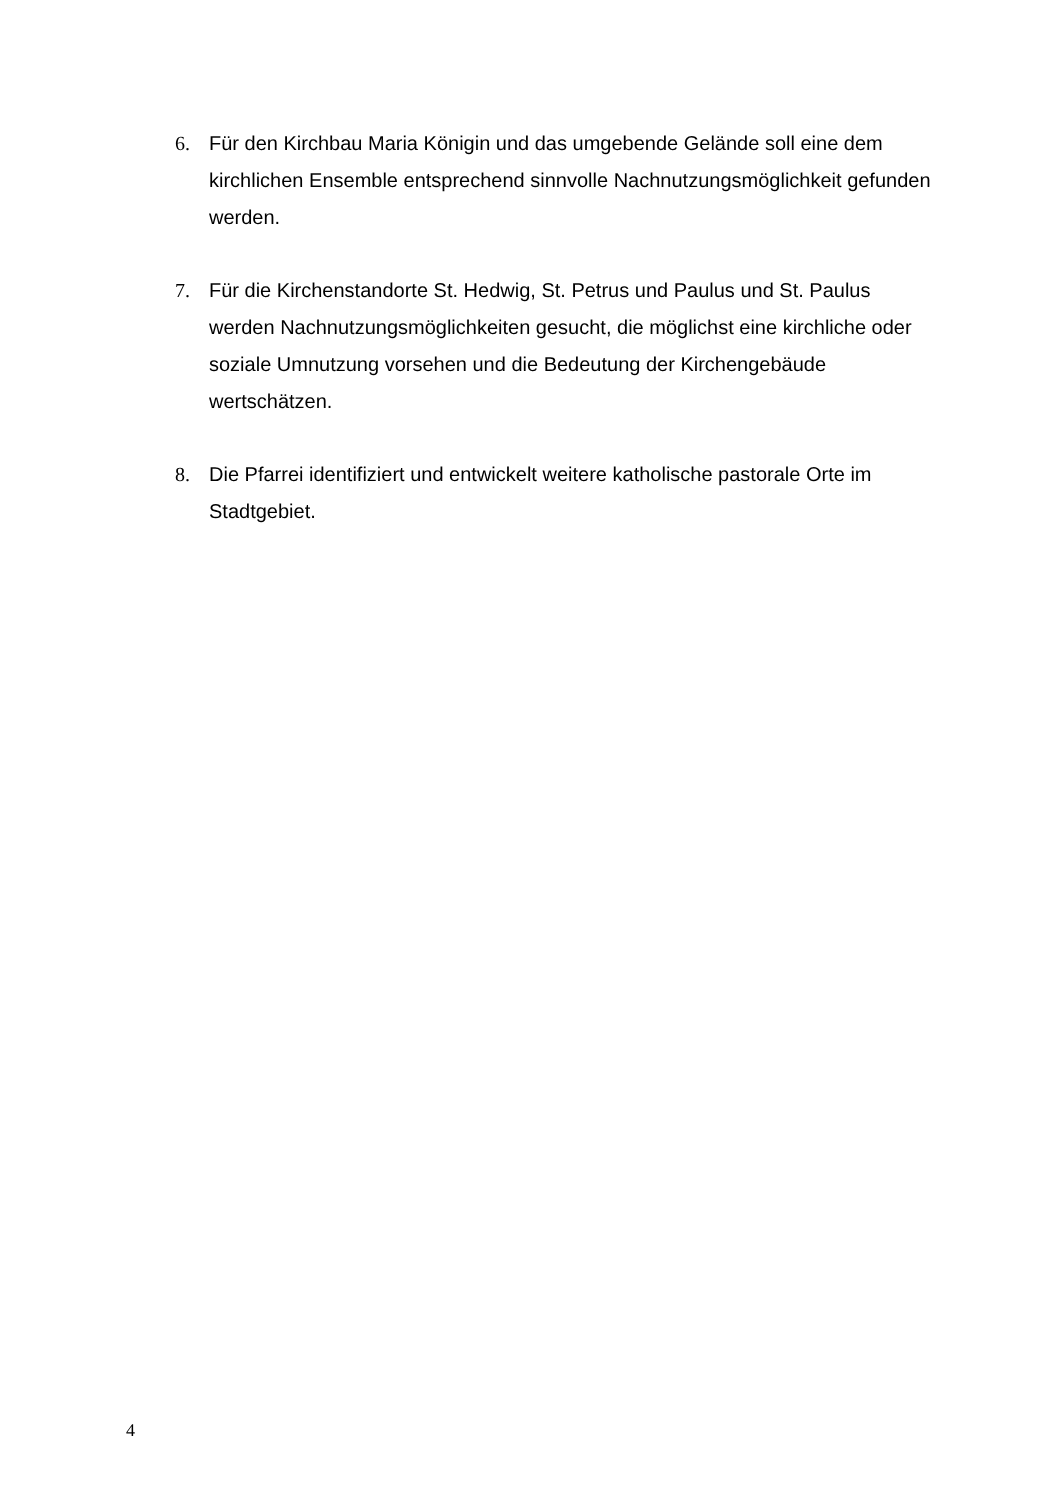6. Für den Kirchbau Maria Königin und das umgebende Gelände soll eine dem kirchlichen Ensemble entsprechend sinnvolle Nachnutzungsmöglichkeit gefunden werden.
7. Für die Kirchenstandorte St. Hedwig, St. Petrus und Paulus und St. Paulus werden Nachnutzungsmöglichkeiten gesucht, die möglichst eine kirchliche oder soziale Umnutzung vorsehen und die Bedeutung der Kirchengebäude wertschätzen.
8. Die Pfarrei identifiziert und entwickelt weitere katholische pastorale Orte im Stadtgebiet.
4